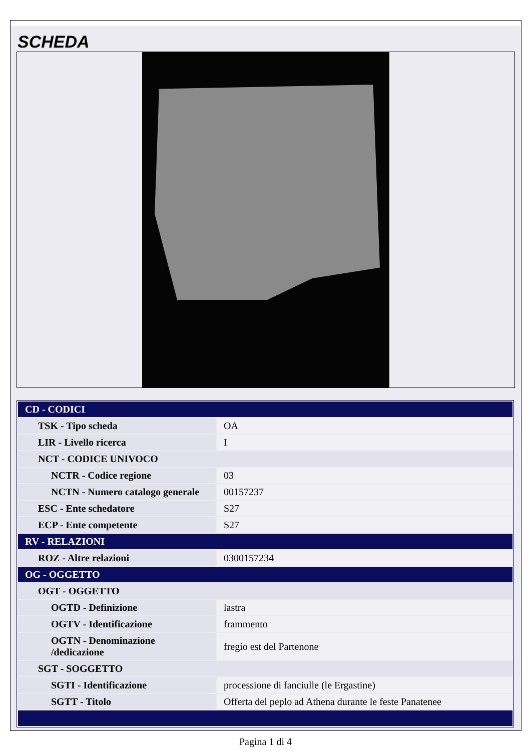SCHEDA
| CD - CODICI | |
| TSK - Tipo scheda | OA |
| LIR - Livello ricerca | I |
| NCT - CODICE UNIVOCO | |
| NCTR - Codice regione | 03 |
| NCTN - Numero catalogo generale | 00157237 |
| ESC - Ente schedatore | S27 |
| ECP - Ente competente | S27 |
| RV - RELAZIONI | |
| ROZ - Altre relazioni | 0300157234 |
| OG - OGGETTO | |
| OGT - OGGETTO | |
| OGTD - Definizione | lastra |
| OGTV - Identificazione | frammento |
| OGTN - Denominazione /dedicazione | fregio est del Partenone |
| SGT - SOGGETTO | |
| SGTI - Identificazione | processione di fanciulle (le Ergastine) |
| SGTT - Titolo | Offerta del peplo ad Athena durante le feste Panatenee |
Pagina 1 di 4